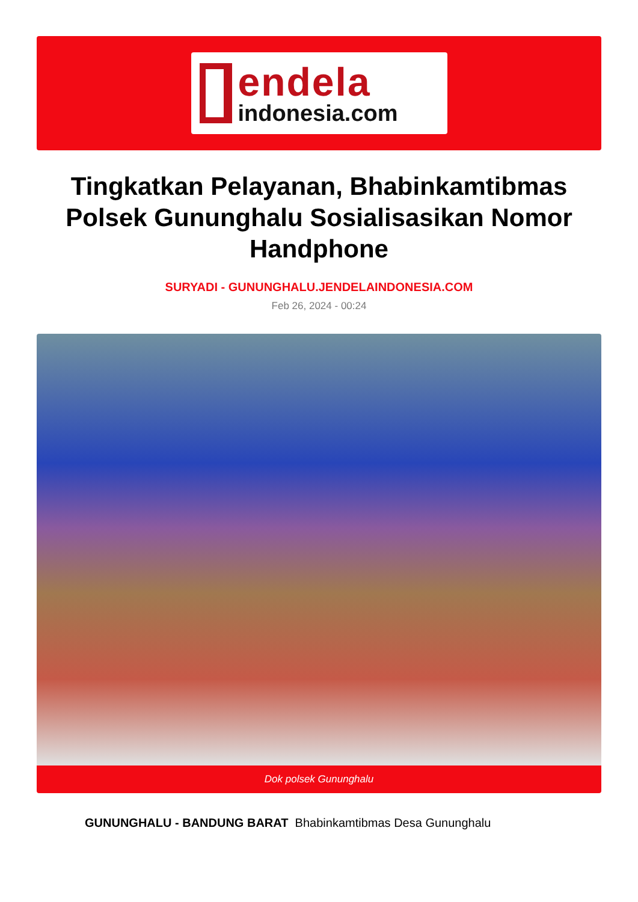endela
indonesia.com
Tingkatkan Pelayanan, Bhabinkamtibmas Polsek Gununghalu Sosialisasikan Nomor Handphone
SURYADI - GUNUNGHALU.JENDELAINDONESIA.COM
Feb 26, 2024 - 00:24
Dok polsek Gununghalu
GUNUNGHALU - BANDUNG BARAT Bhabinkamtibmas Desa Gununghalu